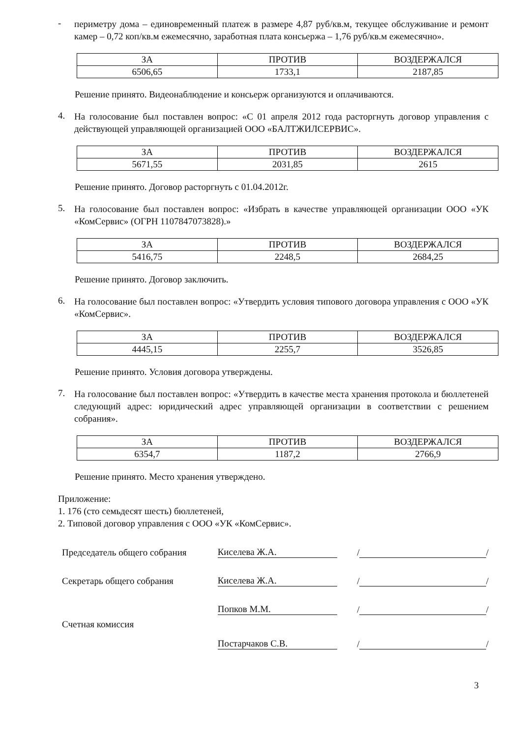-
периметру дома – единовременный платеж в размере 4,87 руб/кв.м, текущее обслуживание и ремонт камер – 0,72 коп/кв.м ежемесячно, заработная плата консьержа – 1,76 руб/кв.м ежемесячно».
| ЗА | ПРОТИВ | ВОЗДЕРЖАЛСЯ |
| --- | --- | --- |
| 6506,65 | 1733,1 | 2187,85 |
Решение принято. Видеонаблюдение и консьерж организуются и оплачиваются.
4.
На голосование был поставлен вопрос: «С 01 апреля 2012 года расторгнуть договор управления с действующей управляющей организацией ООО «БАЛТЖИЛСЕРВИС».
| ЗА | ПРОТИВ | ВОЗДЕРЖАЛСЯ |
| --- | --- | --- |
| 5671,55 | 2031,85 | 2615 |
Решение принято. Договор расторгнуть с 01.04.2012г.
5.
На голосование был поставлен вопрос: «Избрать в качестве управляющей организации ООО «УК «КомСервис» (ОГРН 1107847073828).»
| ЗА | ПРОТИВ | ВОЗДЕРЖАЛСЯ |
| --- | --- | --- |
| 5416,75 | 2248,5 | 2684,25 |
Решение принято. Договор заключить.
6.
На голосование был поставлен вопрос: «Утвердить условия типового договора управления с ООО «УК «КомСервис».
| ЗА | ПРОТИВ | ВОЗДЕРЖАЛСЯ |
| --- | --- | --- |
| 4445,15 | 2255,7 | 3526,85 |
Решение принято. Условия договора утверждены.
7.
На голосование был поставлен вопрос: «Утвердить в качестве места хранения протокола и бюллетеней следующий адрес: юридический адрес управляющей организации в соответствии с решением собрания».
| ЗА | ПРОТИВ | ВОЗДЕРЖАЛСЯ |
| --- | --- | --- |
| 6354,7 | 1187,2 | 2766,9 |
Решение принято. Место хранения утверждено.
Приложение:
1. 176 (сто семьдесят шесть) бюллетеней,
2. Типовой договор управления с ООО «УК «КомСервис».
Председатель общего собрания Киселева Ж.А. / /
Секретарь общего собрания Киселева Ж.А. / /
Попков М.М. / /
Счетная комиссия
Постарчаков С.В. / /
3